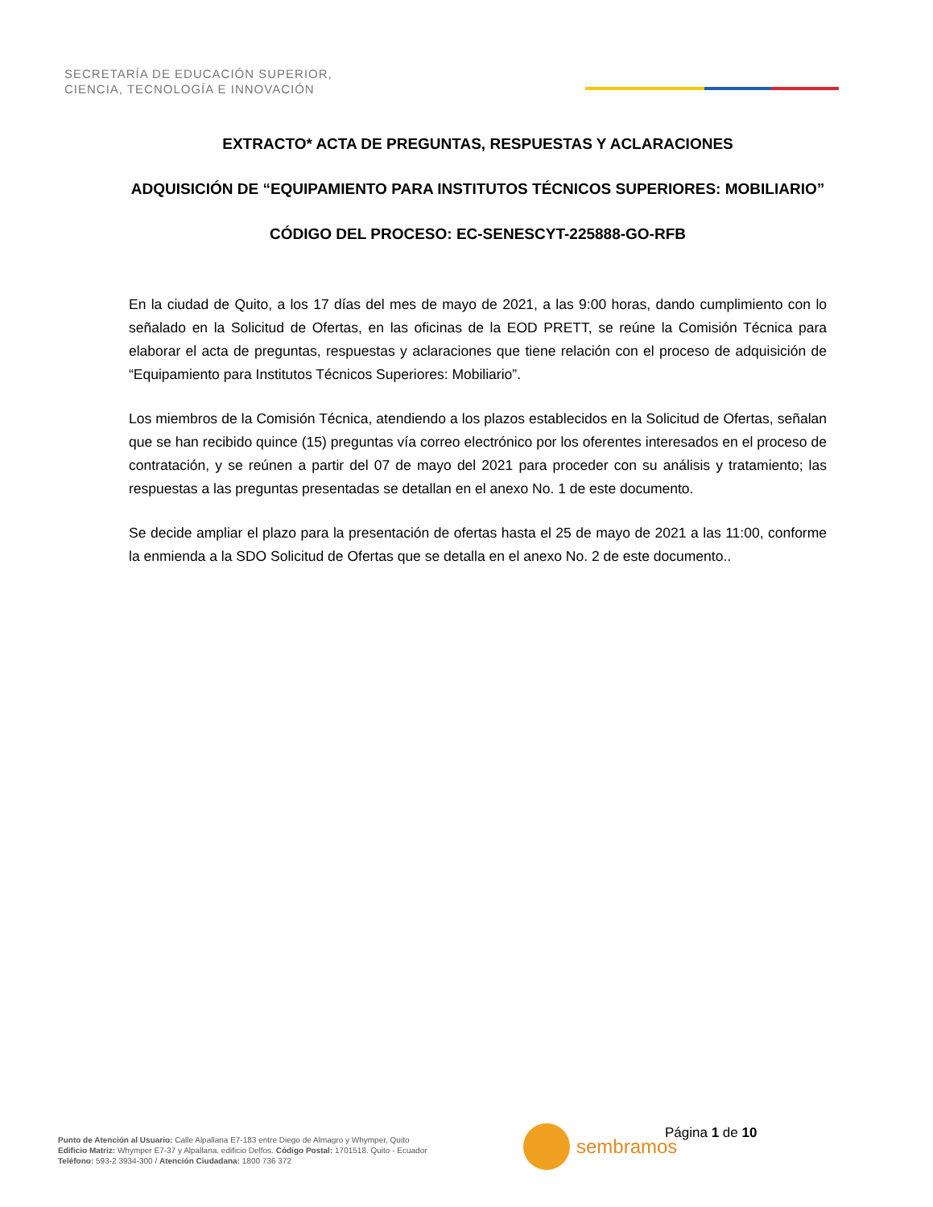SECRETARÍA DE EDUCACIÓN SUPERIOR,
CIENCIA, TECNOLOGÍA E INNOVACIÓN
EXTRACTO* ACTA DE PREGUNTAS, RESPUESTAS Y ACLARACIONES
ADQUISICIÓN DE “EQUIPAMIENTO PARA INSTITUTOS TÉCNICOS SUPERIORES: MOBILIARIO”
CÓDIGO DEL PROCESO: EC-SENESCYT-225888-GO-RFB
En la ciudad de Quito, a los 17 días del mes de mayo de 2021, a las 9:00 horas, dando cumplimiento con lo señalado en la Solicitud de Ofertas, en las oficinas de la EOD PRETT, se reúne la Comisión Técnica para elaborar el acta de preguntas, respuestas y aclaraciones que tiene relación con el proceso de adquisición de “Equipamiento para Institutos Técnicos Superiores: Mobiliario”.
Los miembros de la Comisión Técnica, atendiendo a los plazos establecidos en la Solicitud de Ofertas, señalan que se han recibido quince (15) preguntas vía correo electrónico por los oferentes interesados en el proceso de contratación, y se reúnen a partir del 07 de mayo del 2021 para proceder con su análisis y tratamiento; las respuestas a las preguntas presentadas se detallan en el anexo No. 1 de este documento.
Se decide ampliar el plazo para la presentación de ofertas hasta el 25 de mayo de 2021 a las 11:00, conforme la enmienda a la SDO Solicitud de Ofertas que se detalla en el anexo No. 2 de este documento..
Punto de Atención al Usuario: Calle Alpallana E7-183 entre Diego de Almagro y Whymper, Quito
Edificio Matriz: Whymper E7-37 y Alpallana, edificio Delfos. Código Postal: 1701518. Quito - Ecuador
Teléfono: 593-2 3934-300 / Atención Ciudadana: 1800 736 372
sembramos Página 1 de 10